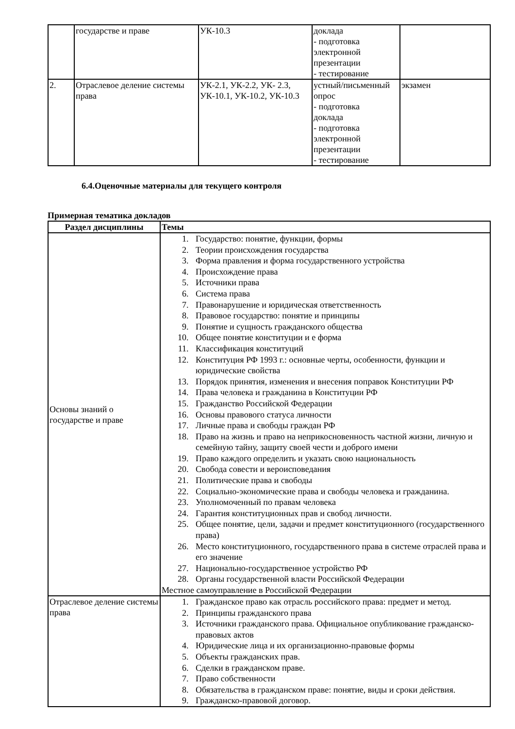| | государстве и праве | УК-10.3 | доклада - подготовка электронной презентации - тестирование | |
| 2. | Отраслевое деление системы права | УК-2.1, УК-2.2, УК- 2.3, УК-10.1, УК-10.2, УК-10.3 | устный/письменный опрос - подготовка доклада - подготовка электронной презентации - тестирование | экзамен |
6.4.Оценочные материалы для текущего контроля
Примерная тематика докладов
| Раздел дисциплины | Темы |
| --- | --- |
| Основы знаний о государстве и праве | 1. Государство: понятие, функции, формы 2. Теории происхождения государства 3. Форма правления и форма государственного устройства 4. Происхождение права 5. Источники права 6. Система права 7. Правонарушение и юридическая ответственность 8. Правовое государство: понятие и принципы 9. Понятие и сущность гражданского общества 10. Общее понятие конституции и е форма 11. Классификация конституций 12. Конституция РФ 1993 г.: основные черты, особенности, функции и юридические свойства 13. Порядок принятия, изменения и внесения поправок Конституции РФ 14. Права человека и гражданина в Конституции РФ 15. Гражданство Российской Федерации 16. Основы правового статуса личности 17. Личные права и свободы граждан РФ 18. Право на жизнь и право на неприкосновенность частной жизни, личную и семейную тайну, защиту своей чести и доброго имени 19. Право каждого определить и указать свою национальность 20. Свобода совести и вероисповедания 21. Политические права и свободы 22. Социально-экономические права и свободы человека и гражданина. 23. Уполномоченный по правам человека 24. Гарантия конституционных прав и свобод личности. 25. Общее понятие, цели, задачи и предмет конституционного (государственного права) 26. Место конституционного, государственного права в системе отраслей права и его значение 27. Национально-государственное устройство РФ 28. Органы государственной власти Российской Федерации Местное самоуправление в Российской Федерации |
| Отраслевое деление системы права | 1. Гражданское право как отрасль российского права: предмет и метод. 2. Принципы гражданского права 3. Источники гражданского права. Официальное опубликование гражданско-правовых актов 4. Юридические лица и их организационно-правовые формы 5. Объекты гражданских прав. 6. Сделки в гражданском праве. 7. Право собственности 8. Обязательства в гражданском праве: понятие, виды и сроки действия. 9. Гражданско-правовой договор. |